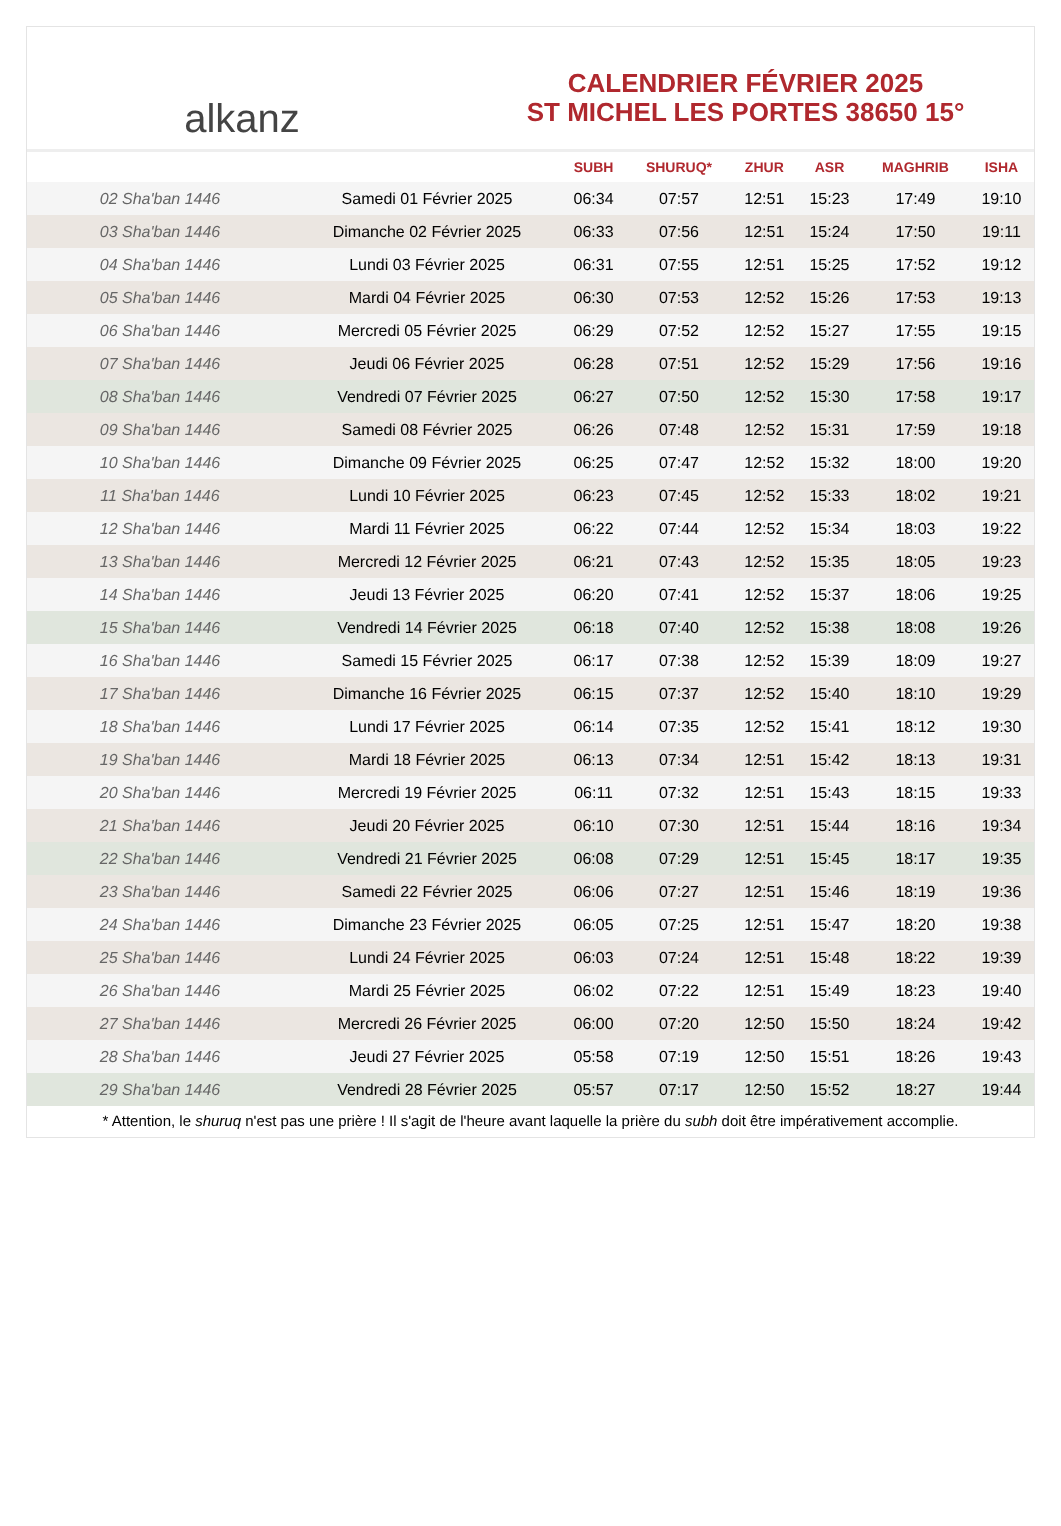alkanz
CALENDRIER FÉVRIER 2025
ST MICHEL LES PORTES 38650 15°
| | | SUBH | SHURUQ* | ZHUR | ASR | MAGHRIB | ISHA |
| --- | --- | --- | --- | --- | --- | --- | --- |
| 02 Sha'ban 1446 | Samedi 01 Février 2025 | 06:34 | 07:57 | 12:51 | 15:23 | 17:49 | 19:10 |
| 03 Sha'ban 1446 | Dimanche 02 Février 2025 | 06:33 | 07:56 | 12:51 | 15:24 | 17:50 | 19:11 |
| 04 Sha'ban 1446 | Lundi 03 Février 2025 | 06:31 | 07:55 | 12:51 | 15:25 | 17:52 | 19:12 |
| 05 Sha'ban 1446 | Mardi 04 Février 2025 | 06:30 | 07:53 | 12:52 | 15:26 | 17:53 | 19:13 |
| 06 Sha'ban 1446 | Mercredi 05 Février 2025 | 06:29 | 07:52 | 12:52 | 15:27 | 17:55 | 19:15 |
| 07 Sha'ban 1446 | Jeudi 06 Février 2025 | 06:28 | 07:51 | 12:52 | 15:29 | 17:56 | 19:16 |
| 08 Sha'ban 1446 | Vendredi 07 Février 2025 | 06:27 | 07:50 | 12:52 | 15:30 | 17:58 | 19:17 |
| 09 Sha'ban 1446 | Samedi 08 Février 2025 | 06:26 | 07:48 | 12:52 | 15:31 | 17:59 | 19:18 |
| 10 Sha'ban 1446 | Dimanche 09 Février 2025 | 06:25 | 07:47 | 12:52 | 15:32 | 18:00 | 19:20 |
| 11 Sha'ban 1446 | Lundi 10 Février 2025 | 06:23 | 07:45 | 12:52 | 15:33 | 18:02 | 19:21 |
| 12 Sha'ban 1446 | Mardi 11 Février 2025 | 06:22 | 07:44 | 12:52 | 15:34 | 18:03 | 19:22 |
| 13 Sha'ban 1446 | Mercredi 12 Février 2025 | 06:21 | 07:43 | 12:52 | 15:35 | 18:05 | 19:23 |
| 14 Sha'ban 1446 | Jeudi 13 Février 2025 | 06:20 | 07:41 | 12:52 | 15:37 | 18:06 | 19:25 |
| 15 Sha'ban 1446 | Vendredi 14 Février 2025 | 06:18 | 07:40 | 12:52 | 15:38 | 18:08 | 19:26 |
| 16 Sha'ban 1446 | Samedi 15 Février 2025 | 06:17 | 07:38 | 12:52 | 15:39 | 18:09 | 19:27 |
| 17 Sha'ban 1446 | Dimanche 16 Février 2025 | 06:15 | 07:37 | 12:52 | 15:40 | 18:10 | 19:29 |
| 18 Sha'ban 1446 | Lundi 17 Février 2025 | 06:14 | 07:35 | 12:52 | 15:41 | 18:12 | 19:30 |
| 19 Sha'ban 1446 | Mardi 18 Février 2025 | 06:13 | 07:34 | 12:51 | 15:42 | 18:13 | 19:31 |
| 20 Sha'ban 1446 | Mercredi 19 Février 2025 | 06:11 | 07:32 | 12:51 | 15:43 | 18:15 | 19:33 |
| 21 Sha'ban 1446 | Jeudi 20 Février 2025 | 06:10 | 07:30 | 12:51 | 15:44 | 18:16 | 19:34 |
| 22 Sha'ban 1446 | Vendredi 21 Février 2025 | 06:08 | 07:29 | 12:51 | 15:45 | 18:17 | 19:35 |
| 23 Sha'ban 1446 | Samedi 22 Février 2025 | 06:06 | 07:27 | 12:51 | 15:46 | 18:19 | 19:36 |
| 24 Sha'ban 1446 | Dimanche 23 Février 2025 | 06:05 | 07:25 | 12:51 | 15:47 | 18:20 | 19:38 |
| 25 Sha'ban 1446 | Lundi 24 Février 2025 | 06:03 | 07:24 | 12:51 | 15:48 | 18:22 | 19:39 |
| 26 Sha'ban 1446 | Mardi 25 Février 2025 | 06:02 | 07:22 | 12:51 | 15:49 | 18:23 | 19:40 |
| 27 Sha'ban 1446 | Mercredi 26 Février 2025 | 06:00 | 07:20 | 12:50 | 15:50 | 18:24 | 19:42 |
| 28 Sha'ban 1446 | Jeudi 27 Février 2025 | 05:58 | 07:19 | 12:50 | 15:51 | 18:26 | 19:43 |
| 29 Sha'ban 1446 | Vendredi 28 Février 2025 | 05:57 | 07:17 | 12:50 | 15:52 | 18:27 | 19:44 |
* Attention, le shuruq n'est pas une prière ! Il s'agit de l'heure avant laquelle la prière du subh doit être impérativement accomplie.